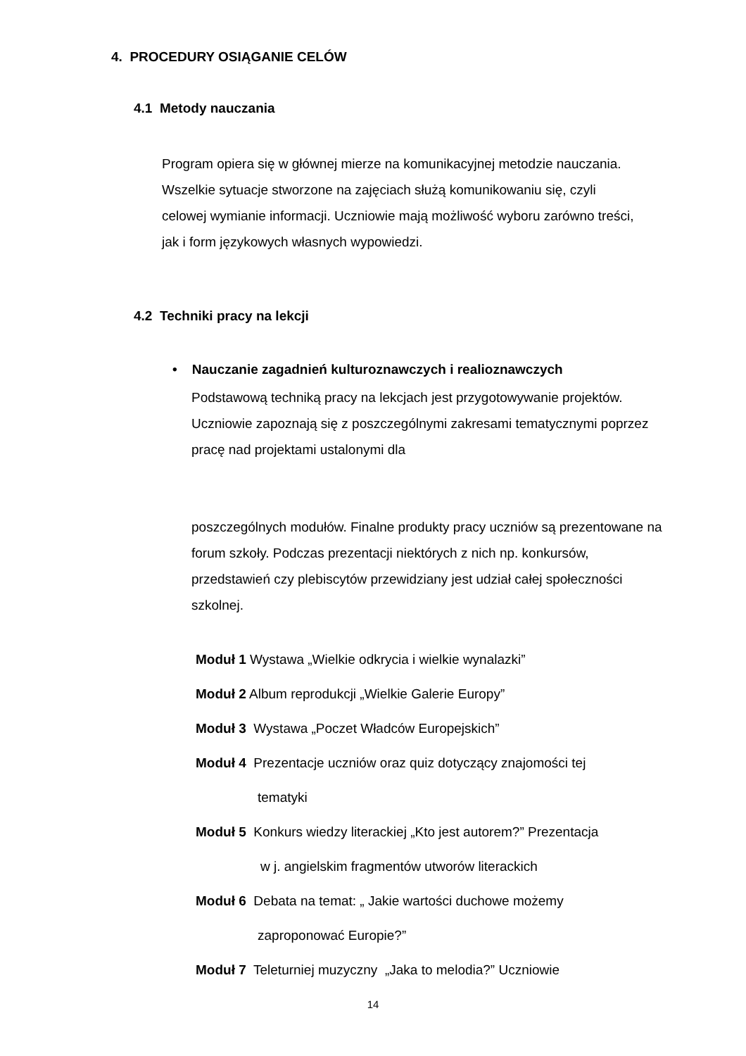4. PROCEDURY OSIĄGANIE CELÓW
4.1 Metody nauczania
Program opiera się w głównej mierze na komunikacyjnej metodzie nauczania. Wszelkie sytuacje stworzone na zajęciach służą komunikowaniu się, czyli celowej wymianie informacji. Uczniowie mają możliwość wyboru zarówno treści, jak i form językowych własnych wypowiedzi.
4.2 Techniki pracy na lekcji
• Nauczanie zagadnień kulturoznawczych i realioznawczych
Podstawową techniką pracy na lekcjach jest przygotowywanie projektów. Uczniowie zapoznają się z poszczególnymi zakresami tematycznymi poprzez pracę nad projektami ustalonymi dla
poszczególnych modułów. Finalne produkty pracy uczniów są prezentowane na forum szkoły. Podczas prezentacji niektórych z nich np. konkursów, przedstawień czy plebiscytów przewidziany jest udział całej społeczności szkolnej.
Moduł 1 Wystawa „Wielkie odkrycia i wielkie wynalazki”
Moduł 2 Album reprodukcji „Wielkie Galerie Europy”
Moduł 3 Wystawa „Poczet Władców Europejskich”
Moduł 4 Prezentacje uczniów oraz quiz dotyczący znajomości tej
tematyki
Moduł 5 Konkurs wiedzy literackiej „Kto jest autorem?” Prezentacja
w j. angielskim fragmentów utworów literackich
Moduł 6 Debata na temat: „ Jakie wartości duchowe możemy
zaproponować Europie?”
Moduł 7 Teleturniej muzyczny „Jaka to melodia?” Uczniowie
14